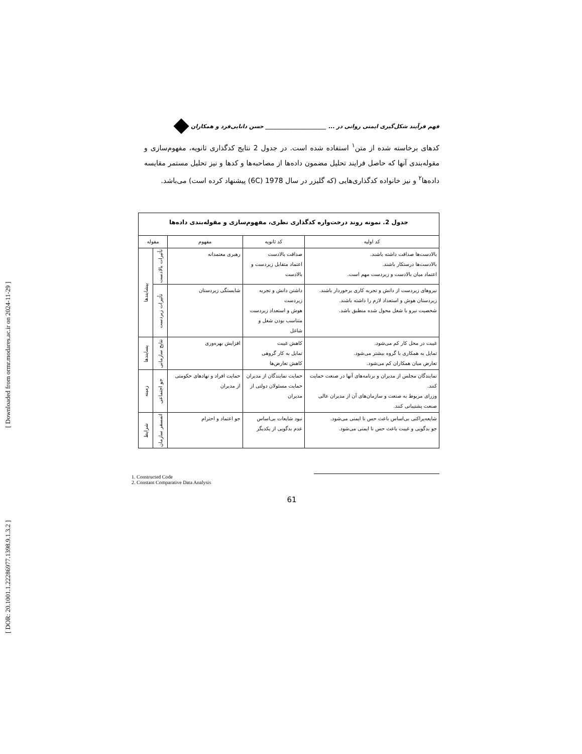[ DOR: 20.1001.1.22286977.1398.9.1.3.2 ] [ Downloaded from ormr.modares.ac.ir on 2024-11-29 ]
فهم فرآیند شکل‌گیری ایمنی روانی در ... ______________________ حسن دانایی‌فرد و همکاران
کدهای برخاسته شده از متن<sup>۱</sup> استفاده شده است. در جدول 2 نتایج کدگذاری ثانویه، مفهوم‌سازی و مقوله‌بندی آنها که حاصل فرایند تحلیل مضمون داده‌ها از مصاحبه‌ها و کدها و نیز تحلیل مستمر مقایسه داده‌ها<sup>۲</sup> و نیز خانواده کدگذاری‌هایی (که گلیزر در سال 1978 (6C) پیشنهاد کرده است) می‌باشد.
| جدول 2. نمونه روند درخت‌واره کدگذاری نظری، مفهوم‌سازی و مقوله‌بندی داده‌ها | | | | |
| کد اولیه | کد ثانویه | مفهوم | مقوله | |
| بالادست‌ها صداقت داشته باشند. بالادست‌ها درستکار باشند. اعتماد میان بالادست و زیردست مهم است. | صداقت بالادست اعتماد متقابل زیردست و بالادست | رهبری معتمدانه | تأثیرات بالادست | پیشایندها |
| نیروهای زیردست از دانش و تجربه کاری برخوردار باشند. زیردستان هوش و استعداد لازم را داشته باشند. شخصیت نیرو با شغل محول شده منطبق باشد. | داشتن دانش و تجربه زیردست هوش و استعداد زیردست متناسب بودن شغل و شاغل | شایستگی زیردستان | تأثیرات زیردست | |
| غیبت در محل کار کم می‌شود. تمایل به همکاری با گروه بیشتر می‌شود. تعارض میان همکاران کم می‌شود. | کاهش غیبت تمایل به کار گروهی کاهش تعارض‌ها | افزایش بهره‌وری | نتایج سازمانی | پسایندها |
| نمایندگان مجلس از مدیران و برنامه‌های آنها در صنعت حمایت کنند. وزرای مربوط به صنعت و سازمان‌های آن از مدیران عالی صنعت پشتیبانی کنند. | حمایت نمایندگان از مدیران حمایت مسئولان دولتی از مدیران | حمایت افراد و نهادهای حکومتی از مدیران | جو اجتماعی | زمینه |
| شایعه‌پراکنی بی‌اساس باعث حس نا ایمنی می‌شود. جو بدگویی و غیبت باعث حس نا ایمنی می‌شود. | نبود شایعات بی‌اساس عدم بدگویی از یکدیگر | جو اعتماد و احترام | اتمسفر سازمان | شرایط |
1. Constructed Code
2. Constant Comparative Data Analysis
61